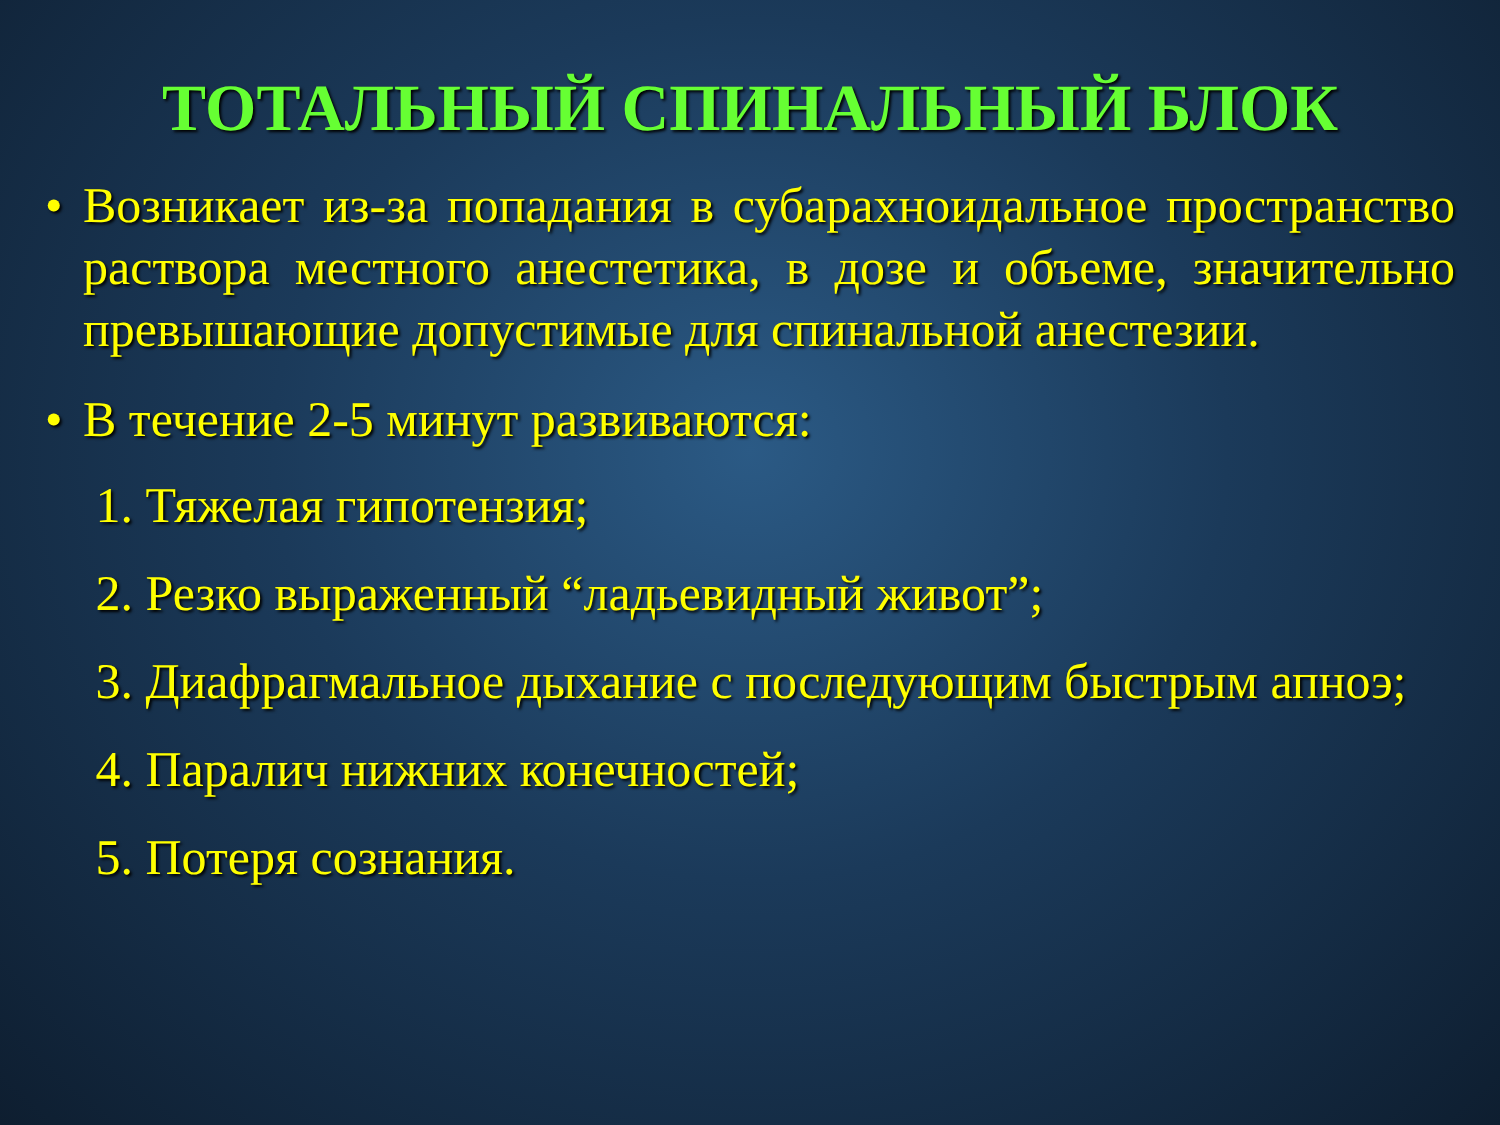ТОТАЛЬНЫЙ СПИНАЛЬНЫЙ БЛОК
• Возникает из-за попадания в субарахноидальное пространство раствора местного анестетика, в дозе и объеме, значительно превышающие допустимые для спинальной анестезии.
• В течение 2-5 минут развиваются:
1. Тяжелая гипотензия;
2. Резко выраженный “ладьевидный живот”;
3. Диафрагмальное дыхание с последующим быстрым апноэ;
4. Паралич нижних конечностей;
5. Потеря сознания.